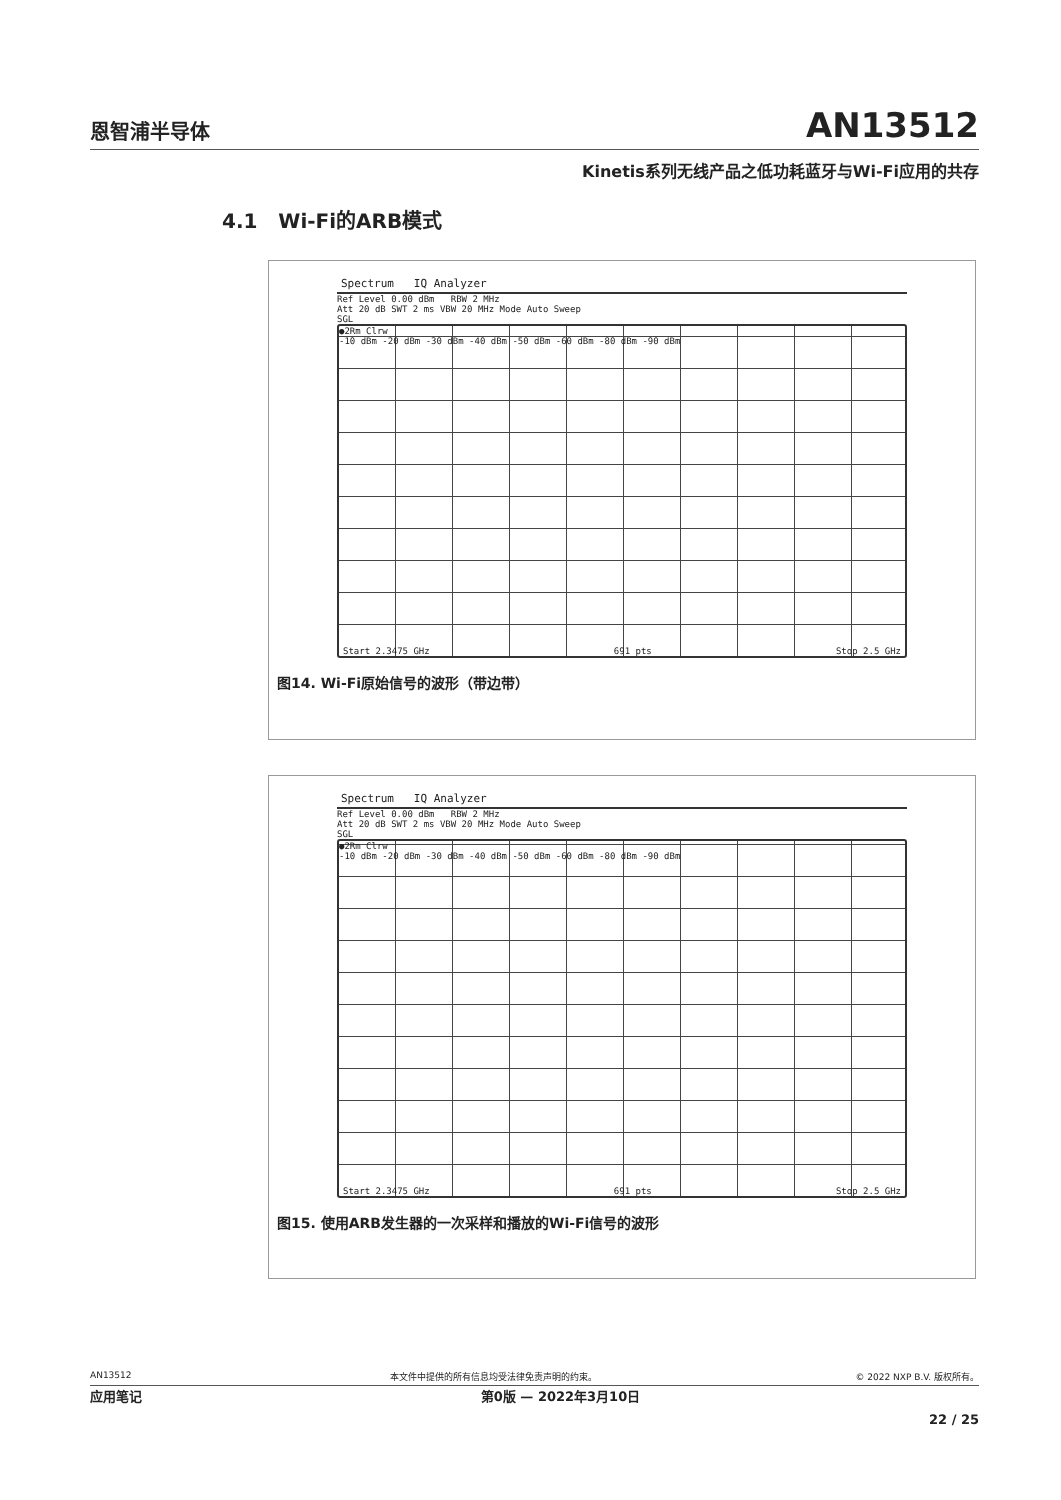恩智浦半导体 AN13512
Kinetis系列无线产品之低功耗蓝牙与Wi-Fi应用的共存
4.1 Wi-Fi的ARB模式
Spectrum IQ Analyzer
Ref Level 0.00 dBm RBW 2 MHz
Att 20 dB SWT 2 ms VBW 20 MHz Mode Auto Sweep
SGL
●2Rm Clrw
-10 dBm -20 dBm -30 dBm -40 dBm -50 dBm -60 dBm -80 dBm -90 dBm
Start 2.3475 GHz 691 pts Stop 2.5 GHz
图14. Wi-Fi原始信号的波形（带边带）
Spectrum IQ Analyzer
Ref Level 0.00 dBm RBW 2 MHz
Att 20 dB SWT 2 ms VBW 20 MHz Mode Auto Sweep
SGL
●2Rm Clrw
-10 dBm -20 dBm -30 dBm -40 dBm -50 dBm -60 dBm -80 dBm -90 dBm
Start 2.3475 GHz 691 pts Stop 2.5 GHz
图15. 使用ARB发生器的一次采样和播放的Wi-Fi信号的波形
AN13512 本文件中提供的所有信息均受法律免责声明的约束。 © 2022 NXP B.V. 版权所有。
应用笔记 第0版 — 2022年3月10日
22 / 25